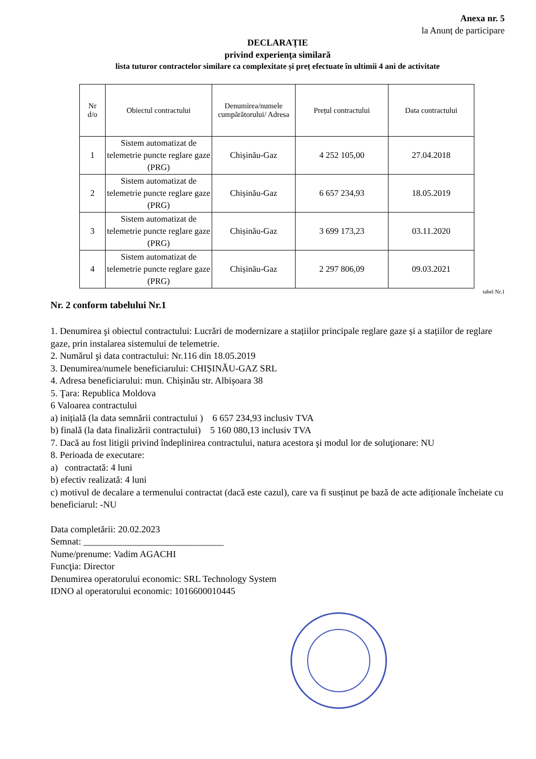Anexa nr. 5
la Anunț de participare
DECLARAȚIE
privind experiența similară
lista tuturor contractelor similare ca complexitate și preț efectuate în ultimii 4 ani de activitate
| Nr d/o | Obiectul contractului | Denumirea/numele cumpărătorului/ Adresa | Prețul contractului | Data contractului |
| --- | --- | --- | --- | --- |
| 1 | Sistem automatizat de telemetrie puncte reglare gaze (PRG) | Chișinău-Gaz | 4 252 105,00 | 27.04.2018 |
| 2 | Sistem automatizat de telemetrie puncte reglare gaze (PRG) | Chișinău-Gaz | 6 657 234,93 | 18.05.2019 |
| 3 | Sistem automatizat de telemetrie puncte reglare gaze (PRG) | Chișinău-Gaz | 3 699 173,23 | 03.11.2020 |
| 4 | Sistem automatizat de telemetrie puncte reglare gaze (PRG) | Chișinău-Gaz | 2 297 806,09 | 09.03.2021 |
tabel Nr.1
Nr. 2 conform tabelului Nr.1
1. Denumirea şi obiectul contractului: Lucrări de modernizare a stațiilor principale reglare gaze și a stațiilor de reglare gaze, prin instalarea sistemului de telemetrie.
2. Numărul şi data contractului: Nr.116 din 18.05.2019
3. Denumirea/numele beneficiarului: CHIȘINĂU-GAZ SRL
4. Adresa beneficiarului: mun. Chișinău str. Albișoara 38
5. Ţara: Republica Moldova
6 Valoarea contractului
a) inițială (la data semnării contractului ) 6 657 234,93 inclusiv TVA
b) finală (la data finalizării contractului) 5 160 080,13 inclusiv TVA
7. Dacă au fost litigii privind îndeplinirea contractului, natura acestora şi modul lor de soluţionare: NU
8. Perioada de executare:
a) contractată: 4 luni
b) efectiv realizată: 4 luni
c) motivul de decalare a termenului contractat (dacă este cazul), care va fi susținut pe bază de acte adiționale încheiate cu beneficiarul: -NU
Data completării: 20.02.2023
Semnat: ______________________________
Nume/prenume: Vadim AGACHI
Funcţia: Director
Denumirea operatorului economic: SRL Technology System
IDNO al operatorului economic: 1016600010445